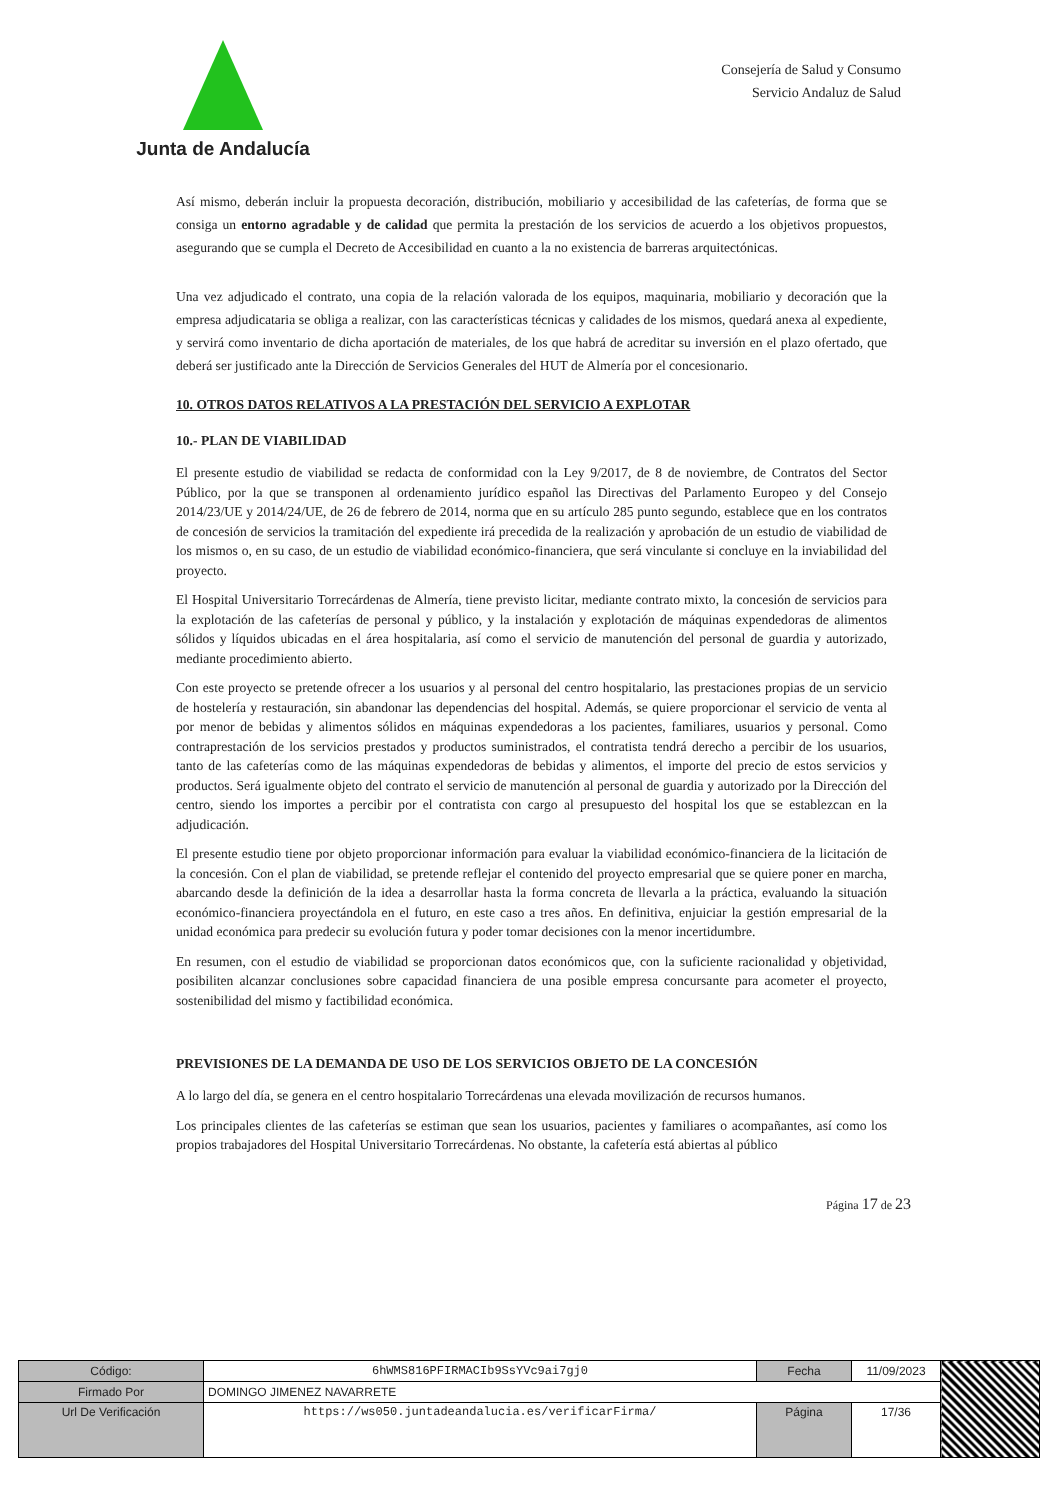Junta de Andalucía
Consejería de Salud y Consumo
Servicio Andaluz de Salud
Así mismo, deberán incluir la propuesta decoración, distribución, mobiliario y accesibilidad de las cafeterías, de forma que se consiga un entorno agradable y de calidad que permita la prestación de los servicios de acuerdo a los objetivos propuestos, asegurando que se cumpla el Decreto de Accesibilidad en cuanto a la no existencia de barreras arquitectónicas.
Una vez adjudicado el contrato, una copia de la relación valorada de los equipos, maquinaria, mobiliario y decoración que la empresa adjudicataria se obliga a realizar, con las características técnicas y calidades de los mismos, quedará anexa al expediente, y servirá como inventario de dicha aportación de materiales, de los que habrá de acreditar su inversión en el plazo ofertado, que deberá ser justificado ante la Dirección de Servicios Generales del HUT de Almería por el concesionario.
10. OTROS DATOS RELATIVOS A LA PRESTACIÓN DEL SERVICIO A EXPLOTAR
10.- PLAN DE VIABILIDAD
El presente estudio de viabilidad se redacta de conformidad con la Ley 9/2017, de 8 de noviembre, de Contratos del Sector Público, por la que se transponen al ordenamiento jurídico español las Directivas del Parlamento Europeo y del Consejo 2014/23/UE y 2014/24/UE, de 26 de febrero de 2014, norma que en su artículo 285 punto segundo, establece que en los contratos de concesión de servicios la tramitación del expediente irá precedida de la realización y aprobación de un estudio de viabilidad de los mismos o, en su caso, de un estudio de viabilidad económico-financiera, que será vinculante si concluye en la inviabilidad del proyecto.
El Hospital Universitario Torrecárdenas de Almería, tiene previsto licitar, mediante contrato mixto, la concesión de servicios para la explotación de las cafeterías de personal y público, y la instalación y explotación de máquinas expendedoras de alimentos sólidos y líquidos ubicadas en el área hospitalaria, así como el servicio de manutención del personal de guardia y autorizado, mediante procedimiento abierto.
Con este proyecto se pretende ofrecer a los usuarios y al personal del centro hospitalario, las prestaciones propias de un servicio de hostelería y restauración, sin abandonar las dependencias del hospital. Además, se quiere proporcionar el servicio de venta al por menor de bebidas y alimentos sólidos en máquinas expendedoras a los pacientes, familiares, usuarios y personal. Como contraprestación de los servicios prestados y productos suministrados, el contratista tendrá derecho a percibir de los usuarios, tanto de las cafeterías como de las máquinas expendedoras de bebidas y alimentos, el importe del precio de estos servicios y productos. Será igualmente objeto del contrato el servicio de manutención al personal de guardia y autorizado por la Dirección del centro, siendo los importes a percibir por el contratista con cargo al presupuesto del hospital los que se establezcan en la adjudicación.
El presente estudio tiene por objeto proporcionar información para evaluar la viabilidad económico-financiera de la licitación de la concesión. Con el plan de viabilidad, se pretende reflejar el contenido del proyecto empresarial que se quiere poner en marcha, abarcando desde la definición de la idea a desarrollar hasta la forma concreta de llevarla a la práctica, evaluando la situación económico-financiera proyectándola en el futuro, en este caso a tres años. En definitiva, enjuiciar la gestión empresarial de la unidad económica para predecir su evolución futura y poder tomar decisiones con la menor incertidumbre.
En resumen, con el estudio de viabilidad se proporcionan datos económicos que, con la suficiente racionalidad y objetividad, posibiliten alcanzar conclusiones sobre capacidad financiera de una posible empresa concursante para acometer el proyecto, sostenibilidad del mismo y factibilidad económica.
PREVISIONES DE LA DEMANDA DE USO DE LOS SERVICIOS OBJETO DE LA CONCESIÓN
A lo largo del día, se genera en el centro hospitalario Torrecárdenas una elevada movilización de recursos humanos.
Los principales clientes de las cafeterías se estiman que sean los usuarios, pacientes y familiares o acompañantes, así como los propios trabajadores del Hospital Universitario Torrecárdenas. No obstante, la cafetería está abiertas al público
Página 17 de 23
| Código: | 6hWMS816PFIRMACIb9SsYVc9ai7gj0 | Fecha | 11/09/2023 | |
| Firmado Por | DOMINGO JIMENEZ NAVARRETE | | | |
| Url De Verificación | https://ws050.juntadeandalucia.es/verificarFirma/ | Página | 17/36 | |